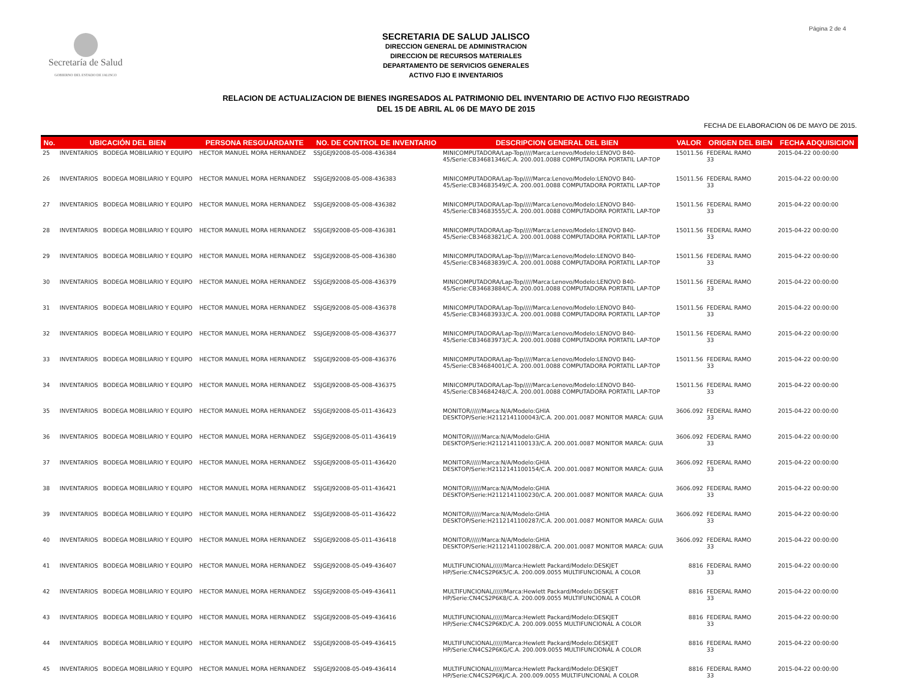Página 2 de 4
Secretaría de Salud
GOBIERNO DEL ESTADO DE JALISCO
SECRETARIA DE SALUD JALISCO
DIRECCION GENERAL DE ADMINISTRACION
DIRECCION DE RECURSOS MATERIALES
DEPARTAMENTO DE SERVICIOS GENERALES
ACTIVO FIJO E INVENTARIOS
RELACION DE ACTUALIZACION DE BIENES INGRESADOS AL PATRIMONIO DEL INVENTARIO DE ACTIVO FIJO REGISTRADO
DEL 15 DE ABRIL AL 06 DE MAYO DE 2015
FECHA DE ELABORACION 06 DE MAYO DE 2015.
| No. | UBICACIÓN DEL BIEN | | PERSONA RESGUARDANTE | NO. DE CONTROL DE INVENTARIO | DESCRIPCION GENERAL DEL BIEN | VALOR | ORIGEN DEL BIEN | FECHA ADQUISICION |
| --- | --- | --- | --- | --- | --- | --- | --- | --- |
| 25 | INVENTARIOS | BODEGA MOBILIARIO Y EQUIPO | HECTOR MANUEL MORA HERNANDEZ | SSJGEJ92008-05-008-436384 | MINICOMPUTADORA/Lap-Top/////Marca:Lenovo/Modelo:LENOVO B40- 45/Serie:CB34681346/C.A. 200.001.0088 COMPUTADORA PORTATIL LAP-TOP | 15011.56 | FEDERAL RAMO 33 | 2015-04-22 00:00:00 |
| 26 | INVENTARIOS | BODEGA MOBILIARIO Y EQUIPO | HECTOR MANUEL MORA HERNANDEZ | SSJGEJ92008-05-008-436383 | MINICOMPUTADORA/Lap-Top/////Marca:Lenovo/Modelo:LENOVO B40- 45/Serie:CB34683549/C.A. 200.001.0088 COMPUTADORA PORTATIL LAP-TOP | 15011.56 | FEDERAL RAMO 33 | 2015-04-22 00:00:00 |
| 27 | INVENTARIOS | BODEGA MOBILIARIO Y EQUIPO | HECTOR MANUEL MORA HERNANDEZ | SSJGEJ92008-05-008-436382 | MINICOMPUTADORA/Lap-Top/////Marca:Lenovo/Modelo:LENOVO B40- 45/Serie:CB34683555/C.A. 200.001.0088 COMPUTADORA PORTATIL LAP-TOP | 15011.56 | FEDERAL RAMO 33 | 2015-04-22 00:00:00 |
| 28 | INVENTARIOS | BODEGA MOBILIARIO Y EQUIPO | HECTOR MANUEL MORA HERNANDEZ | SSJGEJ92008-05-008-436381 | MINICOMPUTADORA/Lap-Top/////Marca:Lenovo/Modelo:LENOVO B40- 45/Serie:CB34683821/C.A. 200.001.0088 COMPUTADORA PORTATIL LAP-TOP | 15011.56 | FEDERAL RAMO 33 | 2015-04-22 00:00:00 |
| 29 | INVENTARIOS | BODEGA MOBILIARIO Y EQUIPO | HECTOR MANUEL MORA HERNANDEZ | SSJGEJ92008-05-008-436380 | MINICOMPUTADORA/Lap-Top/////Marca:Lenovo/Modelo:LENOVO B40- 45/Serie:CB34683839/C.A. 200.001.0088 COMPUTADORA PORTATIL LAP-TOP | 15011.56 | FEDERAL RAMO 33 | 2015-04-22 00:00:00 |
| 30 | INVENTARIOS | BODEGA MOBILIARIO Y EQUIPO | HECTOR MANUEL MORA HERNANDEZ | SSJGEJ92008-05-008-436379 | MINICOMPUTADORA/Lap-Top/////Marca:Lenovo/Modelo:LENOVO B40- 45/Serie:CB34683884/C.A. 200.001.0088 COMPUTADORA PORTATIL LAP-TOP | 15011.56 | FEDERAL RAMO 33 | 2015-04-22 00:00:00 |
| 31 | INVENTARIOS | BODEGA MOBILIARIO Y EQUIPO | HECTOR MANUEL MORA HERNANDEZ | SSJGEJ92008-05-008-436378 | MINICOMPUTADORA/Lap-Top/////Marca:Lenovo/Modelo:LENOVO B40- 45/Serie:CB34683933/C.A. 200.001.0088 COMPUTADORA PORTATIL LAP-TOP | 15011.56 | FEDERAL RAMO 33 | 2015-04-22 00:00:00 |
| 32 | INVENTARIOS | BODEGA MOBILIARIO Y EQUIPO | HECTOR MANUEL MORA HERNANDEZ | SSJGEJ92008-05-008-436377 | MINICOMPUTADORA/Lap-Top/////Marca:Lenovo/Modelo:LENOVO B40- 45/Serie:CB34683973/C.A. 200.001.0088 COMPUTADORA PORTATIL LAP-TOP | 15011.56 | FEDERAL RAMO 33 | 2015-04-22 00:00:00 |
| 33 | INVENTARIOS | BODEGA MOBILIARIO Y EQUIPO | HECTOR MANUEL MORA HERNANDEZ | SSJGEJ92008-05-008-436376 | MINICOMPUTADORA/Lap-Top/////Marca:Lenovo/Modelo:LENOVO B40- 45/Serie:CB34684001/C.A. 200.001.0088 COMPUTADORA PORTATIL LAP-TOP | 15011.56 | FEDERAL RAMO 33 | 2015-04-22 00:00:00 |
| 34 | INVENTARIOS | BODEGA MOBILIARIO Y EQUIPO | HECTOR MANUEL MORA HERNANDEZ | SSJGEJ92008-05-008-436375 | MINICOMPUTADORA/Lap-Top/////Marca:Lenovo/Modelo:LENOVO B40- 45/Serie:CB34684248/C.A. 200.001.0088 COMPUTADORA PORTATIL LAP-TOP | 15011.56 | FEDERAL RAMO 33 | 2015-04-22 00:00:00 |
| 35 | INVENTARIOS | BODEGA MOBILIARIO Y EQUIPO | HECTOR MANUEL MORA HERNANDEZ | SSJGEJ92008-05-011-436423 | MONITOR//////Marca:N/A/Modelo:GHIA DESKTOP/Serie:H2112141100043/C.A. 200.001.0087 MONITOR MARCA: GUIA | 3606.092 | FEDERAL RAMO 33 | 2015-04-22 00:00:00 |
| 36 | INVENTARIOS | BODEGA MOBILIARIO Y EQUIPO | HECTOR MANUEL MORA HERNANDEZ | SSJGEJ92008-05-011-436419 | MONITOR//////Marca:N/A/Modelo:GHIA DESKTOP/Serie:H2112141100133/C.A. 200.001.0087 MONITOR MARCA: GUIA | 3606.092 | FEDERAL RAMO 33 | 2015-04-22 00:00:00 |
| 37 | INVENTARIOS | BODEGA MOBILIARIO Y EQUIPO | HECTOR MANUEL MORA HERNANDEZ | SSJGEJ92008-05-011-436420 | MONITOR//////Marca:N/A/Modelo:GHIA DESKTOP/Serie:H2112141100154/C.A. 200.001.0087 MONITOR MARCA: GUIA | 3606.092 | FEDERAL RAMO 33 | 2015-04-22 00:00:00 |
| 38 | INVENTARIOS | BODEGA MOBILIARIO Y EQUIPO | HECTOR MANUEL MORA HERNANDEZ | SSJGEJ92008-05-011-436421 | MONITOR//////Marca:N/A/Modelo:GHIA DESKTOP/Serie:H2112141100230/C.A. 200.001.0087 MONITOR MARCA: GUIA | 3606.092 | FEDERAL RAMO 33 | 2015-04-22 00:00:00 |
| 39 | INVENTARIOS | BODEGA MOBILIARIO Y EQUIPO | HECTOR MANUEL MORA HERNANDEZ | SSJGEJ92008-05-011-436422 | MONITOR//////Marca:N/A/Modelo:GHIA DESKTOP/Serie:H2112141100287/C.A. 200.001.0087 MONITOR MARCA: GUIA | 3606.092 | FEDERAL RAMO 33 | 2015-04-22 00:00:00 |
| 40 | INVENTARIOS | BODEGA MOBILIARIO Y EQUIPO | HECTOR MANUEL MORA HERNANDEZ | SSJGEJ92008-05-011-436418 | MONITOR//////Marca:N/A/Modelo:GHIA DESKTOP/Serie:H2112141100288/C.A. 200.001.0087 MONITOR MARCA: GUIA | 3606.092 | FEDERAL RAMO 33 | 2015-04-22 00:00:00 |
| 41 | INVENTARIOS | BODEGA MOBILIARIO Y EQUIPO | HECTOR MANUEL MORA HERNANDEZ | SSJGEJ92008-05-049-436407 | MULTIFUNCIONAL//////Marca:Hewlett Packard/Modelo:DESKJET HP/Serie:CN4CS2P6K5/C.A. 200.009.0055 MULTIFUNCIONAL A COLOR | 8816 | FEDERAL RAMO 33 | 2015-04-22 00:00:00 |
| 42 | INVENTARIOS | BODEGA MOBILIARIO Y EQUIPO | HECTOR MANUEL MORA HERNANDEZ | SSJGEJ92008-05-049-436411 | MULTIFUNCIONAL//////Marca:Hewlett Packard/Modelo:DESKJET HP/Serie:CN4CS2P6K8/C.A. 200.009.0055 MULTIFUNCIONAL A COLOR | 8816 | FEDERAL RAMO 33 | 2015-04-22 00:00:00 |
| 43 | INVENTARIOS | BODEGA MOBILIARIO Y EQUIPO | HECTOR MANUEL MORA HERNANDEZ | SSJGEJ92008-05-049-436416 | MULTIFUNCIONAL//////Marca:Hewlett Packard/Modelo:DESKJET HP/Serie:CN4CS2P6KD/C.A. 200.009.0055 MULTIFUNCIONAL A COLOR | 8816 | FEDERAL RAMO 33 | 2015-04-22 00:00:00 |
| 44 | INVENTARIOS | BODEGA MOBILIARIO Y EQUIPO | HECTOR MANUEL MORA HERNANDEZ | SSJGEJ92008-05-049-436415 | MULTIFUNCIONAL//////Marca:Hewlett Packard/Modelo:DESKJET HP/Serie:CN4CS2P6KG/C.A. 200.009.0055 MULTIFUNCIONAL A COLOR | 8816 | FEDERAL RAMO 33 | 2015-04-22 00:00:00 |
| 45 | INVENTARIOS | BODEGA MOBILIARIO Y EQUIPO | HECTOR MANUEL MORA HERNANDEZ | SSJGEJ92008-05-049-436414 | MULTIFUNCIONAL//////Marca:Hewlett Packard/Modelo:DESKJET HP/Serie:CN4CS2P6KJ/C.A. 200.009.0055 MULTIFUNCIONAL A COLOR | 8816 | FEDERAL RAMO 33 | 2015-04-22 00:00:00 |